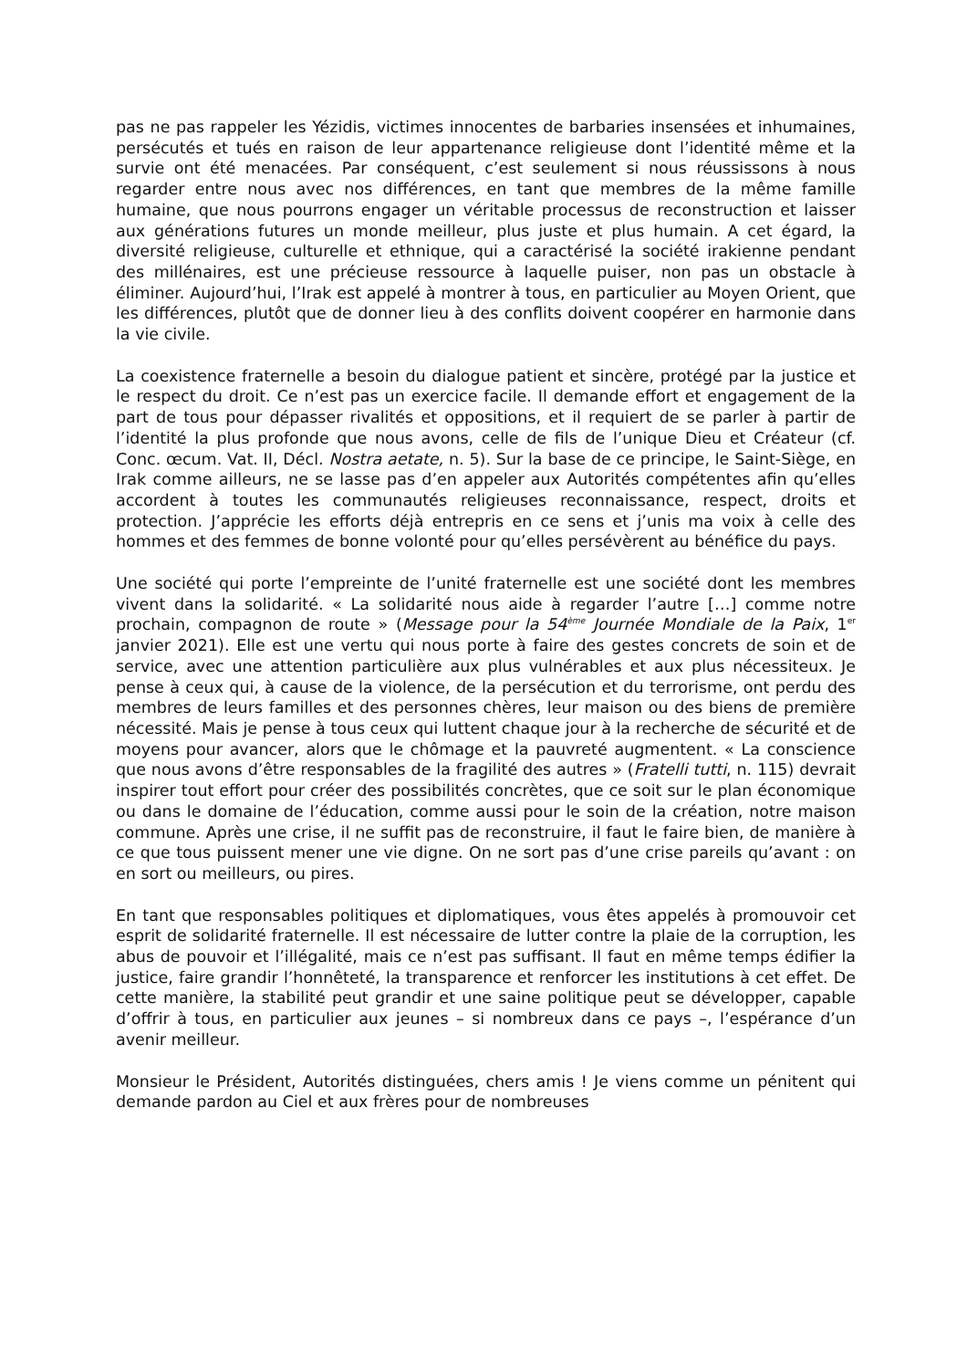pas ne pas rappeler les Yézidis, victimes innocentes de barbaries insensées et inhumaines, persécutés et tués en raison de leur appartenance religieuse dont l’identité même et la survie ont été menacées. Par conséquent, c’est seulement si nous réussissons à nous regarder entre nous avec nos différences, en tant que membres de la même famille humaine, que nous pourrons engager un véritable processus de reconstruction et laisser aux générations futures un monde meilleur, plus juste et plus humain. A cet égard, la diversité religieuse, culturelle et ethnique, qui a caractérisé la société irakienne pendant des millénaires, est une précieuse ressource à laquelle puiser, non pas un obstacle à éliminer. Aujourd’hui, l’Irak est appelé à montrer à tous, en particulier au Moyen Orient, que les différences, plutôt que de donner lieu à des conflits doivent coopérer en harmonie dans la vie civile.
La coexistence fraternelle a besoin du dialogue patient et sincère, protégé par la justice et le respect du droit. Ce n’est pas un exercice facile. Il demande effort et engagement de la part de tous pour dépasser rivalités et oppositions, et il requiert de se parler à partir de l’identité la plus profonde que nous avons, celle de fils de l’unique Dieu et Créateur (cf. Conc. œcum. Vat. II, Décl. Nostra aetate, n. 5). Sur la base de ce principe, le Saint-Siège, en Irak comme ailleurs, ne se lasse pas d’en appeler aux Autorités compétentes afin qu’elles accordent à toutes les communautés religieuses reconnaissance, respect, droits et protection. J’apprécie les efforts déjà entrepris en ce sens et j’unis ma voix à celle des hommes et des femmes de bonne volonté pour qu’elles persévèrent au bénéfice du pays.
Une société qui porte l’empreinte de l’unité fraternelle est une société dont les membres vivent dans la solidarité. « La solidarité nous aide à regarder l’autre […] comme notre prochain, compagnon de route » (Message pour la 54<sup>ème</sup> Journée Mondiale de la Paix, 1<sup>er</sup> janvier 2021). Elle est une vertu qui nous porte à faire des gestes concrets de soin et de service, avec une attention particulière aux plus vulnérables et aux plus nécessiteux. Je pense à ceux qui, à cause de la violence, de la persécution et du terrorisme, ont perdu des membres de leurs familles et des personnes chères, leur maison ou des biens de première nécessité. Mais je pense à tous ceux qui luttent chaque jour à la recherche de sécurité et de moyens pour avancer, alors que le chômage et la pauvreté augmentent. « La conscience que nous avons d’être responsables de la fragilité des autres » (Fratelli tutti, n. 115) devrait inspirer tout effort pour créer des possibilités concrètes, que ce soit sur le plan économique ou dans le domaine de l’éducation, comme aussi pour le soin de la création, notre maison commune. Après une crise, il ne suffit pas de reconstruire, il faut le faire bien, de manière à ce que tous puissent mener une vie digne. On ne sort pas d’une crise pareils qu’avant : on en sort ou meilleurs, ou pires.
En tant que responsables politiques et diplomatiques, vous êtes appelés à promouvoir cet esprit de solidarité fraternelle. Il est nécessaire de lutter contre la plaie de la corruption, les abus de pouvoir et l’illégalité, mais ce n’est pas suffisant. Il faut en même temps édifier la justice, faire grandir l’honnêteté, la transparence et renforcer les institutions à cet effet. De cette manière, la stabilité peut grandir et une saine politique peut se développer, capable d’offrir à tous, en particulier aux jeunes – si nombreux dans ce pays –, l’espérance d’un avenir meilleur.
Monsieur le Président, Autorités distinguées, chers amis ! Je viens comme un pénitent qui demande pardon au Ciel et aux frères pour de nombreuses